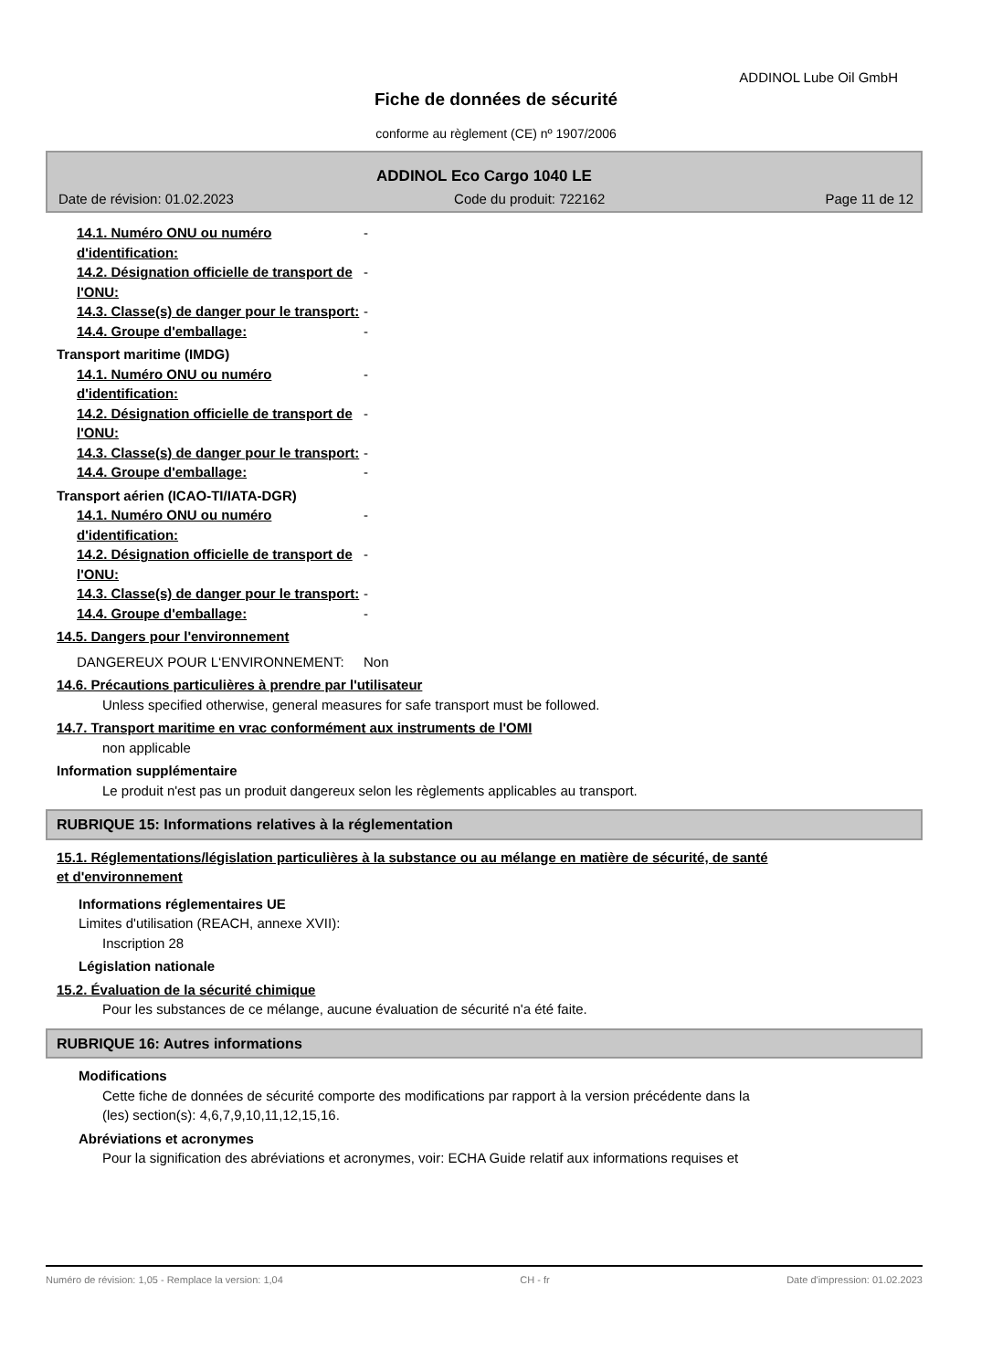ADDINOL Lube Oil GmbH
Fiche de données de sécurité
conforme au règlement (CE) nº 1907/2006
ADDINOL Eco Cargo 1040 LE
Date de révision: 01.02.2023 Code du produit: 722162 Page 11 de 12
14.1. Numéro ONU ou numéro d'identification:
-
14.2. Désignation officielle de transport de l'ONU:
-
14.3. Classe(s) de danger pour le transport:
-
14.4. Groupe d'emballage: -
Transport maritime (IMDG)
14.1. Numéro ONU ou numéro d'identification:
-
14.2. Désignation officielle de transport de l'ONU:
-
14.3. Classe(s) de danger pour le transport:
-
14.4. Groupe d'emballage: -
Transport aérien (ICAO-TI/IATA-DGR)
14.1. Numéro ONU ou numéro d'identification:
-
14.2. Désignation officielle de transport de l'ONU:
-
14.3. Classe(s) de danger pour le transport:
-
14.4. Groupe d'emballage: -
14.5. Dangers pour l'environnement
DANGEREUX POUR L‘ENVIRONNEMENT: Non
14.6. Précautions particulières à prendre par l'utilisateur
Unless specified otherwise, general measures for safe transport must be followed.
14.7. Transport maritime en vrac conformément aux instruments de l'OMI
non applicable
Information supplémentaire
Le produit n'est pas un produit dangereux selon les règlements applicables au transport.
RUBRIQUE 15: Informations relatives à la réglementation
15.1. Réglementations/législation particulières à la substance ou au mélange en matière de sécurité, de santé
et d'environnement
Informations réglementaires UE
Limites d'utilisation (REACH, annexe XVII):
Inscription 28
Législation nationale
15.2. Évaluation de la sécurité chimique
Pour les substances de ce mélange, aucune évaluation de sécurité n'a été faite.
RUBRIQUE 16: Autres informations
Modifications
Cette fiche de données de sécurité comporte des modifications par rapport à la version précédente dans la
(les) section(s): 4,6,7,9,10,11,12,15,16.
Abréviations et acronymes
Pour la signification des abréviations et acronymes, voir: ECHA Guide relatif aux informations requises et
Numéro de révision: 1,05 - Remplace la version: 1,04 CH - fr Date d'impression: 01.02.2023